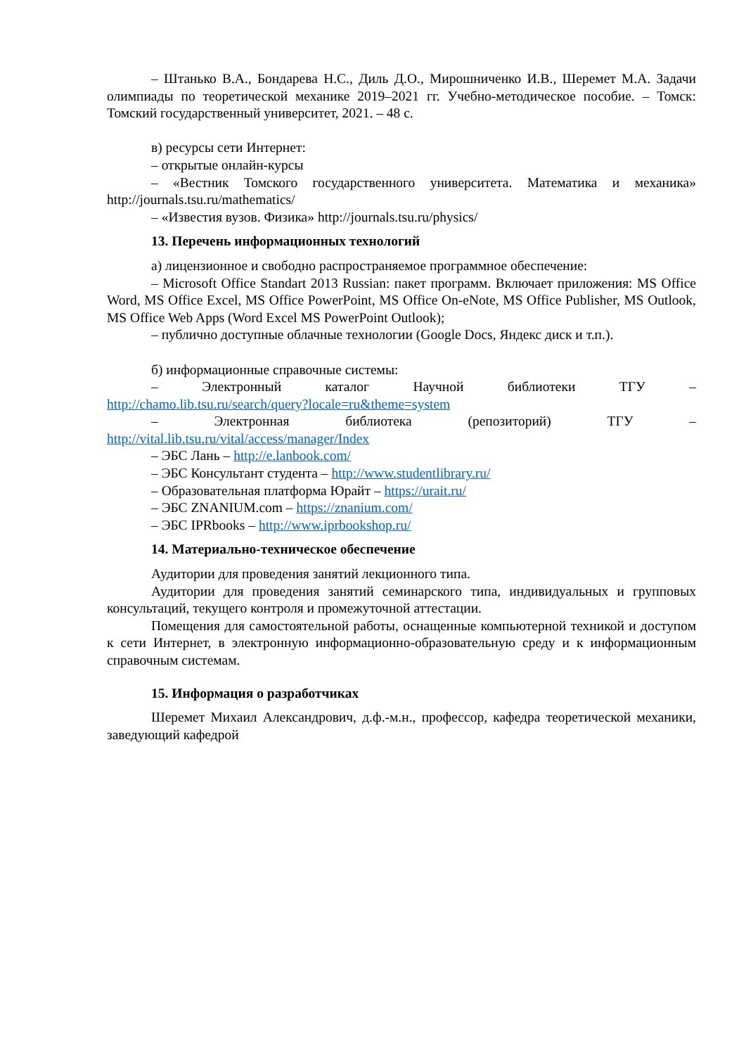– Штанько В.А., Бондарева Н.С., Диль Д.О., Мирошниченко И.В., Шеремет М.А. Задачи олимпиады по теоретической механике 2019–2021 гг. Учебно-методическое пособие. – Томск: Томский государственный университет, 2021. – 48 с.
в) ресурсы сети Интернет:
– открытые онлайн-курсы
– «Вестник Томского государственного университета. Математика и механика» http://journals.tsu.ru/mathematics/
– «Известия вузов. Физика» http://journals.tsu.ru/physics/
13. Перечень информационных технологий
а) лицензионное и свободно распространяемое программное обеспечение:
– Microsoft Office Standart 2013 Russian: пакет программ. Включает приложения: MS Office Word, MS Office Excel, MS Office PowerPoint, MS Office On-eNote, MS Office Publisher, MS Outlook, MS Office Web Apps (Word Excel MS PowerPoint Outlook);
– публично доступные облачные технологии (Google Docs, Яндекс диск и т.п.).
б) информационные справочные системы:
– Электронный каталог Научной библиотеки ТГУ –
http://chamo.lib.tsu.ru/search/query?locale=ru&theme=system
– Электронная библиотека (репозиторий) ТГУ –
http://vital.lib.tsu.ru/vital/access/manager/Index
– ЭБС Лань – http://e.lanbook.com/
– ЭБС Консультант студента – http://www.studentlibrary.ru/
– Образовательная платформа Юрайт – https://urait.ru/
– ЭБС ZNANIUM.com – https://znanium.com/
– ЭБС IPRbooks – http://www.iprbookshop.ru/
14. Материально-техническое обеспечение
Аудитории для проведения занятий лекционного типа.
Аудитории для проведения занятий семинарского типа, индивидуальных и групповых консультаций, текущего контроля и промежуточной аттестации.
Помещения для самостоятельной работы, оснащенные компьютерной техникой и доступом к сети Интернет, в электронную информационно-образовательную среду и к информационным справочным системам.
15. Информация о разработчиках
Шеремет Михаил Александрович, д.ф.-м.н., профессор, кафедра теоретической механики, заведующий кафедрой